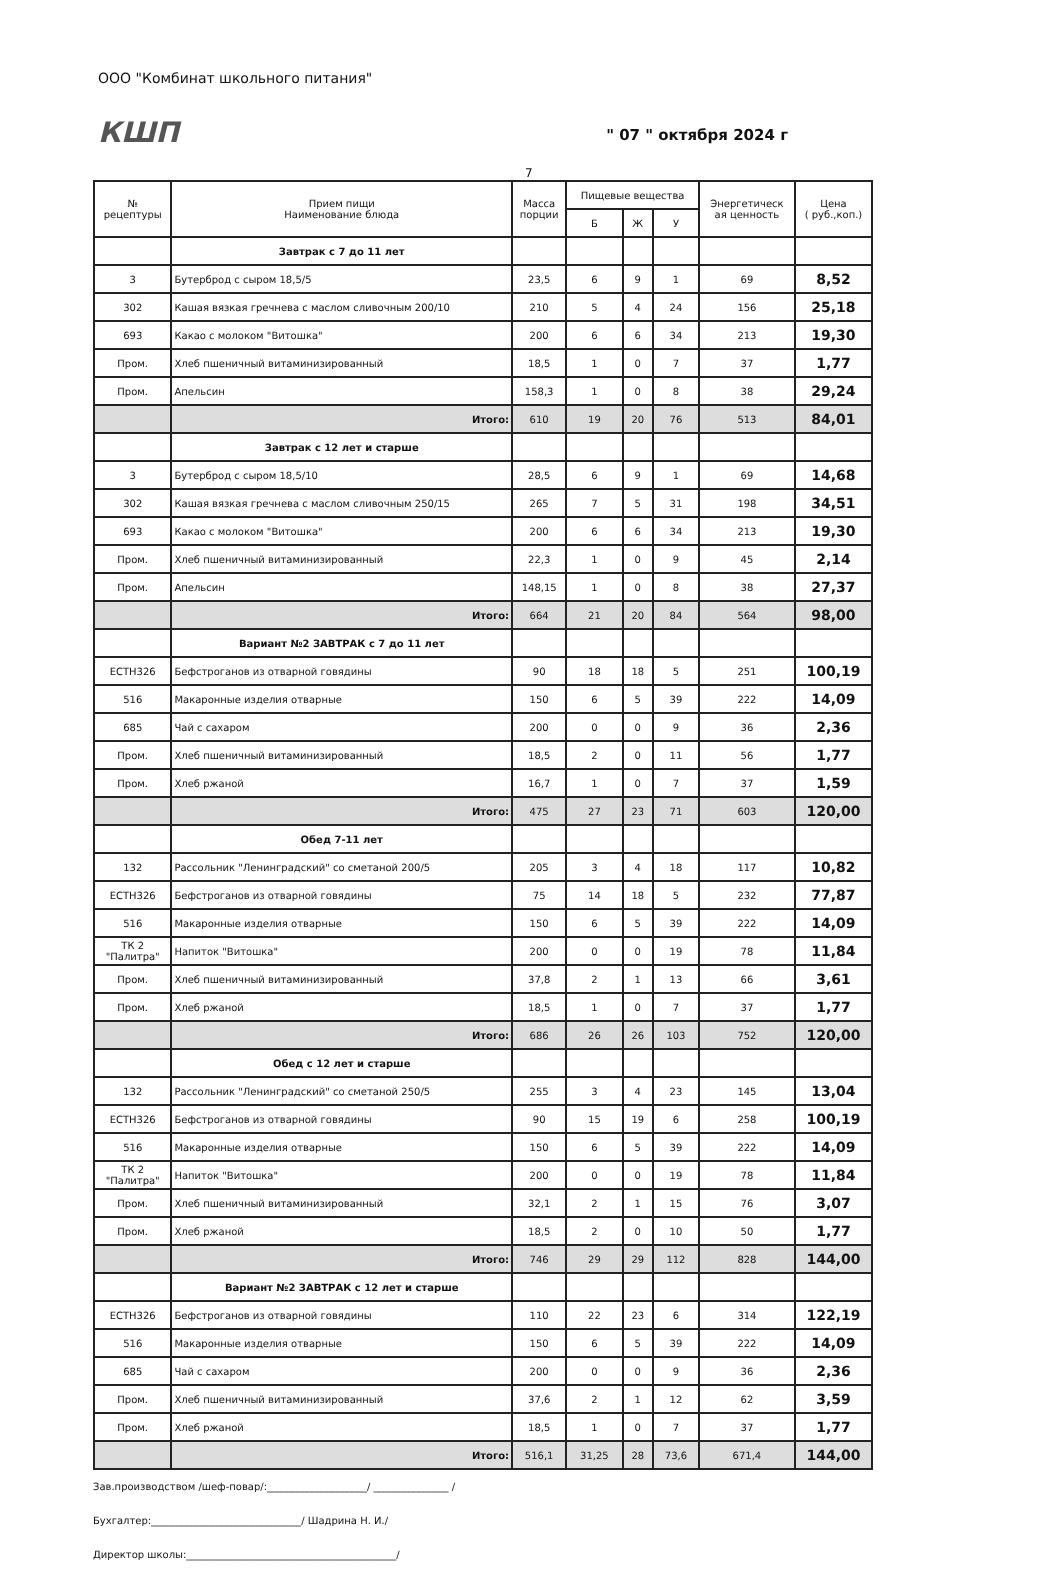ООО "Комбинат школьного питания"
КШП
" 07 " октября 2024 г
7
| № рецептуры | Прием пищи Наименование блюда | Масса порции | Пищевые вещества | | | Энергетическ ая ценность | Цена ( руб.,коп.) |
| --- | --- | --- | --- | --- | --- | --- | --- |
| | | | Б | Ж | У | | |
| | Завтрак с 7 до 11 лет | | | | | | |
| 3 | Бутерброд с сыром 18,5/5 | 23,5 | 6 | 9 | 1 | 69 | 8,52 |
| 302 | Кашая вязкая гречнева с маслом сливочным 200/10 | 210 | 5 | 4 | 24 | 156 | 25,18 |
| 693 | Какао с молоком "Витошка" | 200 | 6 | 6 | 34 | 213 | 19,30 |
| Пром. | Хлеб пшеничный витаминизированный | 18,5 | 1 | 0 | 7 | 37 | 1,77 |
| Пром. | Апельсин | 158,3 | 1 | 0 | 8 | 38 | 29,24 |
| | Итого: | 610 | 19 | 20 | 76 | 513 | 84,01 |
| | Завтрак с 12 лет и старше | | | | | | |
| 3 | Бутерброд с сыром 18,5/10 | 28,5 | 6 | 9 | 1 | 69 | 14,68 |
| 302 | Кашая вязкая гречнева с маслом сливочным 250/15 | 265 | 7 | 5 | 31 | 198 | 34,51 |
| 693 | Какао с молоком "Витошка" | 200 | 6 | 6 | 34 | 213 | 19,30 |
| Пром. | Хлеб пшеничный витаминизированный | 22,3 | 1 | 0 | 9 | 45 | 2,14 |
| Пром. | Апельсин | 148,15 | 1 | 0 | 8 | 38 | 27,37 |
| | Итого: | 664 | 21 | 20 | 84 | 564 | 98,00 |
| | Вариант №2 ЗАВТРАК с 7 до 11 лет | | | | | | |
| ЕСТН326 | Бефстроганов из отварной говядины | 90 | 18 | 18 | 5 | 251 | 100,19 |
| 516 | Макаронные изделия отварные | 150 | 6 | 5 | 39 | 222 | 14,09 |
| 685 | Чай с сахаром | 200 | 0 | 0 | 9 | 36 | 2,36 |
| Пром. | Хлеб пшеничный витаминизированный | 18,5 | 2 | 0 | 11 | 56 | 1,77 |
| Пром. | Хлеб ржаной | 16,7 | 1 | 0 | 7 | 37 | 1,59 |
| | Итого: | 475 | 27 | 23 | 71 | 603 | 120,00 |
| | Обед 7-11 лет | | | | | | |
| 132 | Рассольник "Ленинградский" со сметаной 200/5 | 205 | 3 | 4 | 18 | 117 | 10,82 |
| ЕСТН326 | Бефстроганов из отварной говядины | 75 | 14 | 18 | 5 | 232 | 77,87 |
| 516 | Макаронные изделия отварные | 150 | 6 | 5 | 39 | 222 | 14,09 |
| ТК 2 "Палитра" | Напиток "Витошка" | 200 | 0 | 0 | 19 | 78 | 11,84 |
| Пром. | Хлеб пшеничный витаминизированный | 37,8 | 2 | 1 | 13 | 66 | 3,61 |
| Пром. | Хлеб ржаной | 18,5 | 1 | 0 | 7 | 37 | 1,77 |
| | Итого: | 686 | 26 | 26 | 103 | 752 | 120,00 |
| | Обед с 12 лет и старше | | | | | | |
| 132 | Рассольник "Ленинградский" со сметаной 250/5 | 255 | 3 | 4 | 23 | 145 | 13,04 |
| ЕСТН326 | Бефстроганов из отварной говядины | 90 | 15 | 19 | 6 | 258 | 100,19 |
| 516 | Макаронные изделия отварные | 150 | 6 | 5 | 39 | 222 | 14,09 |
| ТК 2 "Палитра" | Напиток "Витошка" | 200 | 0 | 0 | 19 | 78 | 11,84 |
| Пром. | Хлеб пшеничный витаминизированный | 32,1 | 2 | 1 | 15 | 76 | 3,07 |
| Пром. | Хлеб ржаной | 18,5 | 2 | 0 | 10 | 50 | 1,77 |
| | Итого: | 746 | 29 | 29 | 112 | 828 | 144,00 |
| | Вариант №2 ЗАВТРАК с 12 лет и старше | | | | | | |
| ЕСТН326 | Бефстроганов из отварной говядины | 110 | 22 | 23 | 6 | 314 | 122,19 |
| 516 | Макаронные изделия отварные | 150 | 6 | 5 | 39 | 222 | 14,09 |
| 685 | Чай с сахаром | 200 | 0 | 0 | 9 | 36 | 2,36 |
| Пром. | Хлеб пшеничный витаминизированный | 37,6 | 2 | 1 | 12 | 62 | 3,59 |
| Пром. | Хлеб ржаной | 18,5 | 1 | 0 | 7 | 37 | 1,77 |
| | Итого: | 516,1 | 31,25 | 28 | 73,6 | 671,4 | 144,00 |
Зав.производством /шеф-повар/:____________________/ _______________ /
Бухгалтер:______________________________/ Шадрина Н. И./
Директор школы:__________________________________________/